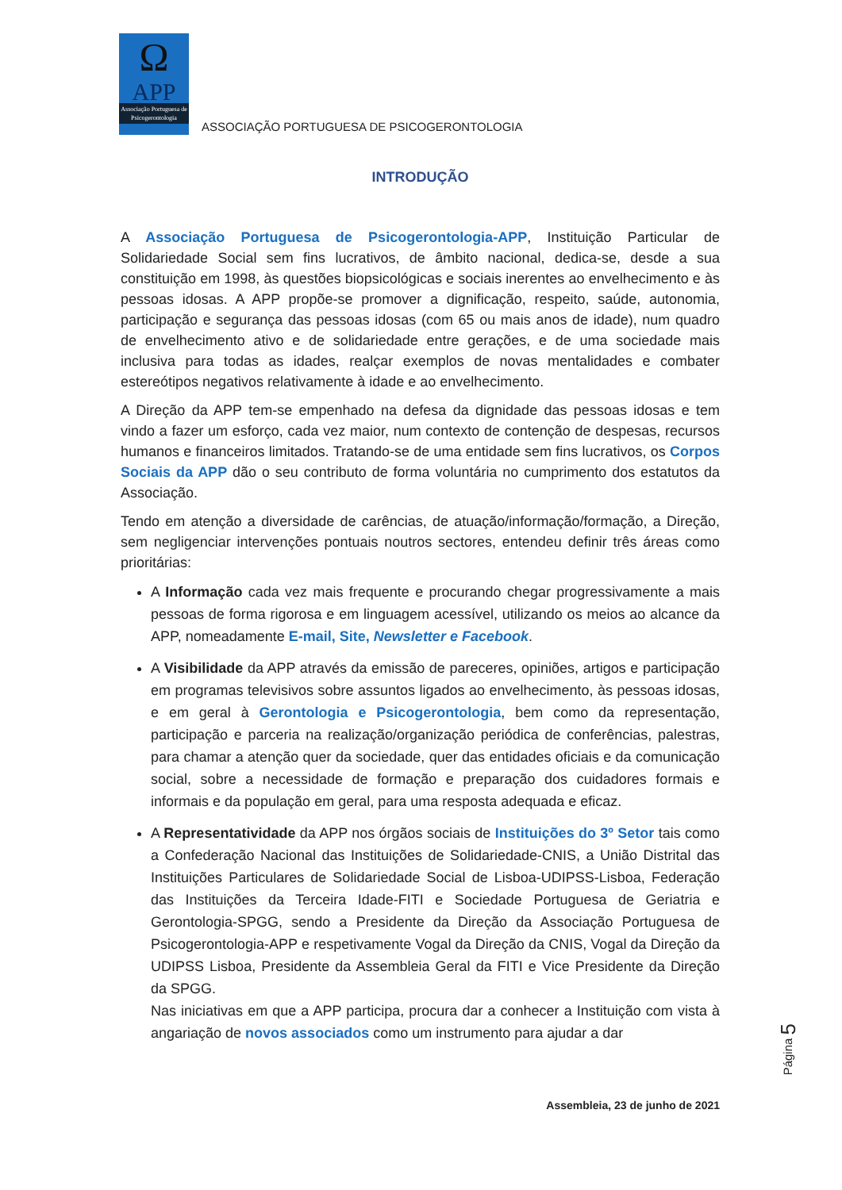Ω
APP
Associação Portuguesa de Psicogerontologia
ASSOCIAÇÃO PORTUGUESA DE PSICOGERONTOLOGIA
INTRODUÇÃO
A Associação Portuguesa de Psicogerontologia-APP, Instituição Particular de Solidariedade Social sem fins lucrativos, de âmbito nacional, dedica-se, desde a sua constituição em 1998, às questões biopsicológicas e sociais inerentes ao envelhecimento e às pessoas idosas. A APP propõe-se promover a dignificação, respeito, saúde, autonomia, participação e segurança das pessoas idosas (com 65 ou mais anos de idade), num quadro de envelhecimento ativo e de solidariedade entre gerações, e de uma sociedade mais inclusiva para todas as idades, realçar exemplos de novas mentalidades e combater estereótipos negativos relativamente à idade e ao envelhecimento.
A Direção da APP tem-se empenhado na defesa da dignidade das pessoas idosas e tem vindo a fazer um esforço, cada vez maior, num contexto de contenção de despesas, recursos humanos e financeiros limitados. Tratando-se de uma entidade sem fins lucrativos, os Corpos Sociais da APP dão o seu contributo de forma voluntária no cumprimento dos estatutos da Associação.
Tendo em atenção a diversidade de carências, de atuação/informação/formação, a Direção, sem negligenciar intervenções pontuais noutros sectores, entendeu definir três áreas como prioritárias:
A Informação cada vez mais frequente e procurando chegar progressivamente a mais pessoas de forma rigorosa e em linguagem acessível, utilizando os meios ao alcance da APP, nomeadamente E-mail, Site, Newsletter e Facebook.
A Visibilidade da APP através da emissão de pareceres, opiniões, artigos e participação em programas televisivos sobre assuntos ligados ao envelhecimento, às pessoas idosas, e em geral à Gerontologia e Psicogerontologia, bem como da representação, participação e parceria na realização/organização periódica de conferências, palestras, para chamar a atenção quer da sociedade, quer das entidades oficiais e da comunicação social, sobre a necessidade de formação e preparação dos cuidadores formais e informais e da população em geral, para uma resposta adequada e eficaz.
A Representatividade da APP nos órgãos sociais de Instituições do 3º Setor tais como a Confederação Nacional das Instituições de Solidariedade-CNIS, a União Distrital das Instituições Particulares de Solidariedade Social de Lisboa-UDIPSS-Lisboa, Federação das Instituições da Terceira Idade-FITI e Sociedade Portuguesa de Geriatria e Gerontologia-SPGG, sendo a Presidente da Direção da Associação Portuguesa de Psicogerontologia-APP e respetivamente Vogal da Direção da CNIS, Vogal da Direção da UDIPSS Lisboa, Presidente da Assembleia Geral da FITI e Vice Presidente da Direção da SPGG.
Nas iniciativas em que a APP participa, procura dar a conhecer a Instituição com vista à angariação de novos associados como um instrumento para ajudar a dar
Página 5
Assembleia, 23 de junho de 2021